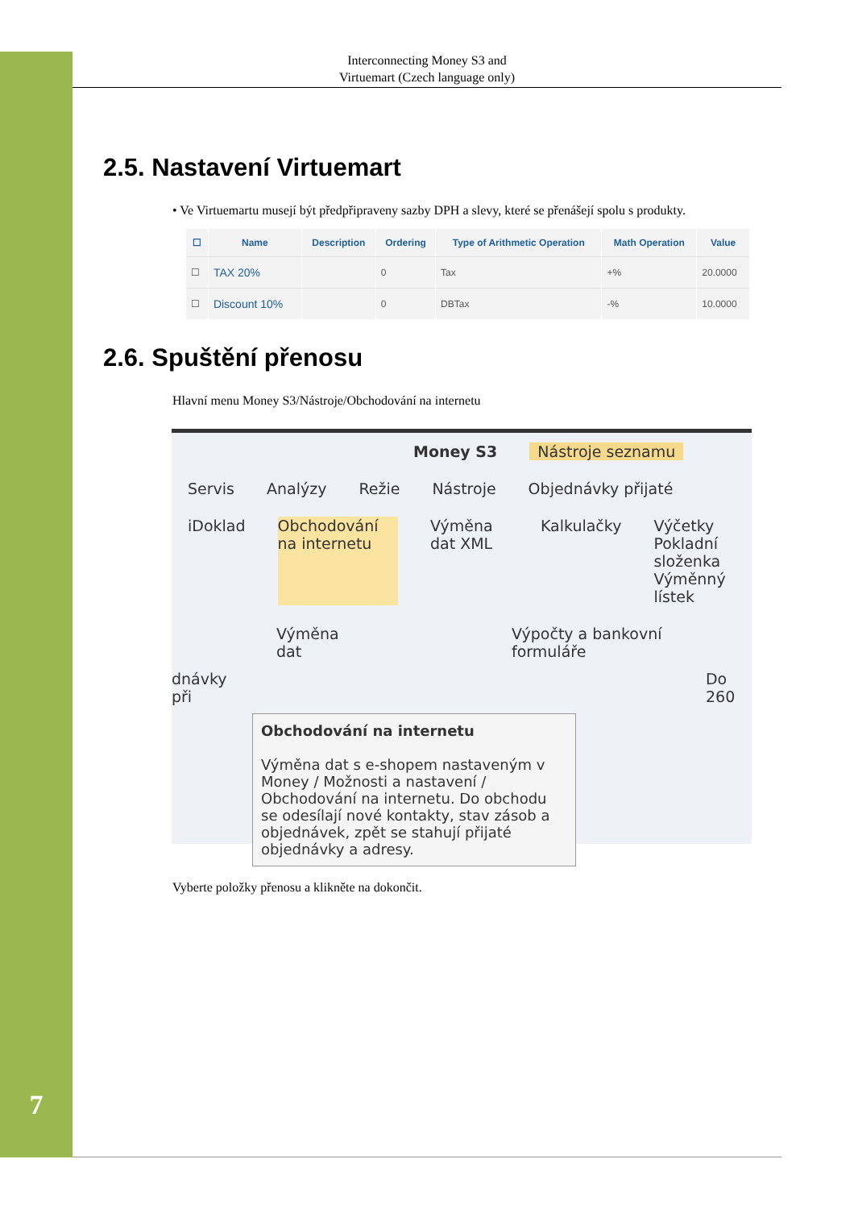7
Interconnecting Money S3 and
Virtuemart (Czech language only)
2.5. Nastavení Virtuemart
• Ve Virtuemartu musejí být předpřipraveny sazby DPH a slevy, které se přenášejí spolu s produkty.
| ☐ | Name | Description | Ordering | Type of Arithmetic Operation | Math Operation | Value |
| --- | --- | --- | --- | --- | --- | --- |
| ☐ | TAX 20% | | 0 | Tax | +% | 20.0000 |
| ☐ | Discount 10% | | 0 | DBTax | -% | 10.0000 |
2.6. Spuštění přenosu
Hlavní menu Money S3/Nástroje/Obchodování na internetu
Money S3 Nástroje seznamu
Servis Analýzy Režie Nástroje Objednávky přijaté
iDoklad Obchodování na internetu Výměna dat XML Kalkulačky Výčetky
Pokladní složenka
Výměnný lístek
Výměna dat Výpočty a bankovní formuláře
dnávky při Do 260
Obchodování na internetu
Výměna dat s e-shopem nastaveným v Money / Možnosti a nastavení / Obchodování na internetu. Do obchodu se odesílají nové kontakty, stav zásob a objednávek, zpět se stahují přijaté objednávky a adresy.
Vyberte položky přenosu a klikněte na dokončit.